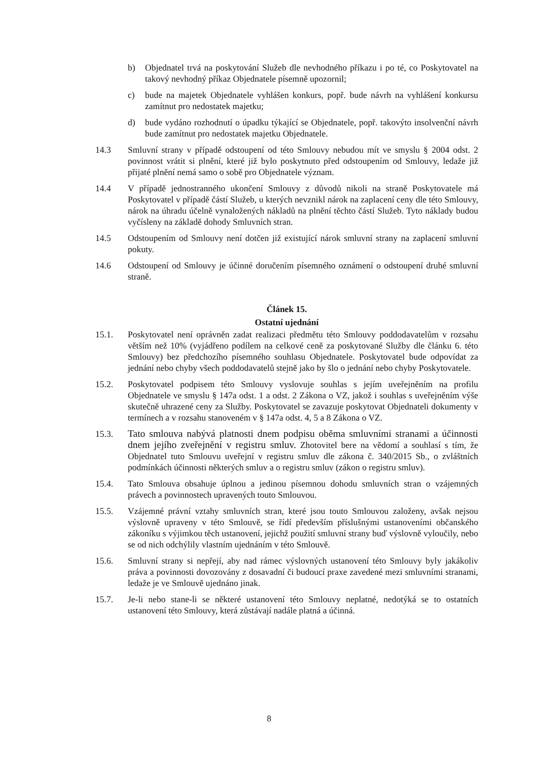b) Objednatel trvá na poskytování Služeb dle nevhodného příkazu i po té, co Poskytovatel na takový nevhodný příkaz Objednatele písemně upozornil;
c) bude na majetek Objednatele vyhlášen konkurs, popř. bude návrh na vyhlášení konkursu zamítnut pro nedostatek majetku;
d) bude vydáno rozhodnutí o úpadku týkající se Objednatele, popř. takovýto insolvenční návrh bude zamítnut pro nedostatek majetku Objednatele.
14.3 Smluvní strany v případě odstoupení od této Smlouvy nebudou mít ve smyslu § 2004 odst. 2 povinnost vrátit si plnění, které již bylo poskytnuto před odstoupením od Smlouvy, ledaže již přijaté plnění nemá samo o sobě pro Objednatele význam.
14.4 V případě jednostranného ukončení Smlouvy z důvodů nikoli na straně Poskytovatele má Poskytovatel v případě částí Služeb, u kterých nevznikl nárok na zaplacení ceny dle této Smlouvy, nárok na úhradu účelně vynaložených nákladů na plnění těchto částí Služeb. Tyto náklady budou vyčísleny na základě dohody Smluvních stran.
14.5 Odstoupením od Smlouvy není dotčen již existující nárok smluvní strany na zaplacení smluvní pokuty.
14.6 Odstoupení od Smlouvy je účinné doručením písemného oznámení o odstoupení druhé smluvní straně.
Článek 15.
Ostatní ujednání
15.1. Poskytovatel není oprávněn zadat realizaci předmětu této Smlouvy poddodavatelům v rozsahu větším než 10% (vyjádřeno podílem na celkové ceně za poskytované Služby dle článku 6. této Smlouvy) bez předchozího písemného souhlasu Objednatele. Poskytovatel bude odpovídat za jednání nebo chyby všech poddodavatelů stejně jako by šlo o jednání nebo chyby Poskytovatele.
15.2. Poskytovatel podpisem této Smlouvy vyslovuje souhlas s jejím uveřejněním na profilu Objednatele ve smyslu § 147a odst. 1 a odst. 2 Zákona o VZ, jakož i souhlas s uveřejněním výše skutečně uhrazené ceny za Služby. Poskytovatel se zavazuje poskytovat Objednateli dokumenty v termínech a v rozsahu stanoveném v § 147a odst. 4, 5 a 8 Zákona o VZ.
15.3. Tato smlouva nabývá platnosti dnem podpisu oběma smluvními stranami a účinnosti dnem jejího zveřejnění v registru smluv. Zhotovitel bere na vědomí a souhlasí s tím, že Objednatel tuto Smlouvu uveřejní v registru smluv dle zákona č. 340/2015 Sb., o zvláštních podmínkách účinnosti některých smluv a o registru smluv (zákon o registru smluv).
15.4. Tato Smlouva obsahuje úplnou a jedinou písemnou dohodu smluvních stran o vzájemných právech a povinnostech upravených touto Smlouvou.
15.5. Vzájemné právní vztahy smluvních stran, které jsou touto Smlouvou založeny, avšak nejsou výslovně upraveny v této Smlouvě, se řídí především příslušnými ustanoveními občanského zákoníku s výjimkou těch ustanovení, jejichž použití smluvní strany buď výslovně vyloučily, nebo se od nich odchýlily vlastním ujednáním v této Smlouvě.
15.6. Smluvní strany si nepřejí, aby nad rámec výslovných ustanovení této Smlouvy byly jakákoliv práva a povinnosti dovozovány z dosavadní či budoucí praxe zavedené mezi smluvními stranami, ledaže je ve Smlouvě ujednáno jinak.
15.7. Je-li nebo stane-li se některé ustanovení této Smlouvy neplatné, nedotýká se to ostatních ustanovení této Smlouvy, která zůstávají nadále platná a účinná.
8